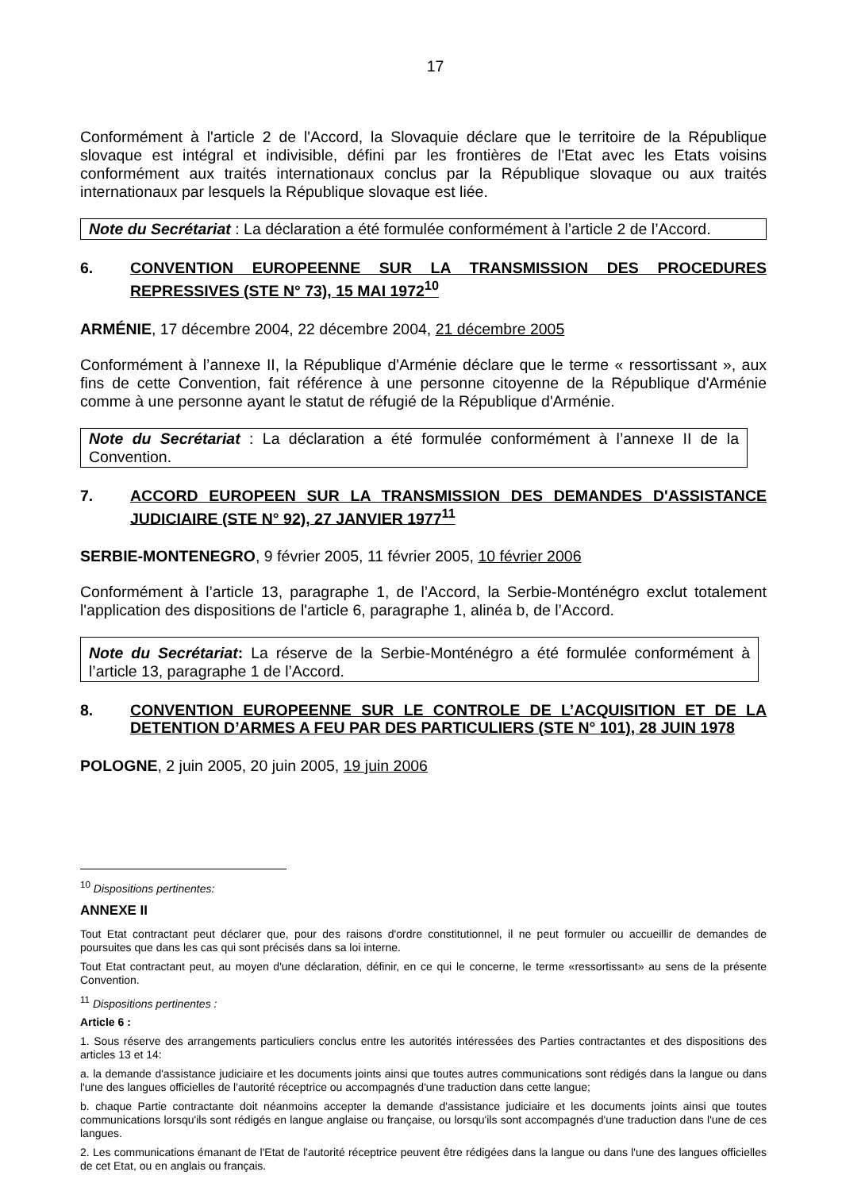17
Conformément à l'article 2 de l'Accord, la Slovaquie déclare que le territoire de la République slovaque est intégral et indivisible, défini par les frontières de l'Etat avec les Etats voisins conformément aux traités internationaux conclus par la République slovaque ou aux traités internationaux par lesquels la République slovaque est liée.
Note du Secrétariat : La déclaration a été formulée conformément à l’article 2 de l’Accord.
6. CONVENTION EUROPEENNE SUR LA TRANSMISSION DES PROCEDURES REPRESSIVES (STE N° 73), 15 MAI 1972<sup>10</sup>
ARMÉNIE, 17 décembre 2004, 22 décembre 2004, 21 décembre 2005
Conformément à l’annexe II, la République d'Arménie déclare que le terme « ressortissant », aux fins de cette Convention, fait référence à une personne citoyenne de la République d'Arménie comme à une personne ayant le statut de réfugié de la République d'Arménie.
Note du Secrétariat : La déclaration a été formulée conformément à l’annexe II de la Convention.
7. ACCORD EUROPEEN SUR LA TRANSMISSION DES DEMANDES D'ASSISTANCE JUDICIAIRE (STE N° 92), 27 JANVIER 1977<sup>11</sup>
SERBIE-MONTENEGRO, 9 février 2005, 11 février 2005, 10 février 2006
Conformément à l’article 13, paragraphe 1, de l’Accord, la Serbie-Monténégro exclut totalement l'application des dispositions de l'article 6, paragraphe 1, alinéa b, de l’Accord.
Note du Secrétariat: La réserve de la Serbie-Monténégro a été formulée conformément à l’article 13, paragraphe 1 de l’Accord.
8. CONVENTION EUROPEENNE SUR LE CONTROLE DE L’ACQUISITION ET DE LA DETENTION D’ARMES A FEU PAR DES PARTICULIERS (STE N° 101), 28 JUIN 1978
POLOGNE, 2 juin 2005, 20 juin 2005, 19 juin 2006
<sup>10</sup> Dispositions pertinentes:
ANNEXE II
Tout Etat contractant peut déclarer que, pour des raisons d'ordre constitutionnel, il ne peut formuler ou accueillir de demandes de poursuites que dans les cas qui sont précisés dans sa loi interne.
Tout Etat contractant peut, au moyen d'une déclaration, définir, en ce qui le concerne, le terme «ressortissant» au sens de la présente Convention.
<sup>11</sup> Dispositions pertinentes :
Article 6 :
1. Sous réserve des arrangements particuliers conclus entre les autorités intéressées des Parties contractantes et des dispositions des articles 13 et 14:
a. la demande d'assistance judiciaire et les documents joints ainsi que toutes autres communications sont rédigés dans la langue ou dans l'une des langues officielles de l'autorité réceptrice ou accompagnés d'une traduction dans cette langue;
b. chaque Partie contractante doit néanmoins accepter la demande d'assistance judiciaire et les documents joints ainsi que toutes communications lorsqu'ils sont rédigés en langue anglaise ou française, ou lorsqu'ils sont accompagnés d'une traduction dans l'une de ces langues.
2. Les communications émanant de l'Etat de l'autorité réceptrice peuvent être rédigées dans la langue ou dans l'une des langues officielles de cet Etat, ou en anglais ou français.